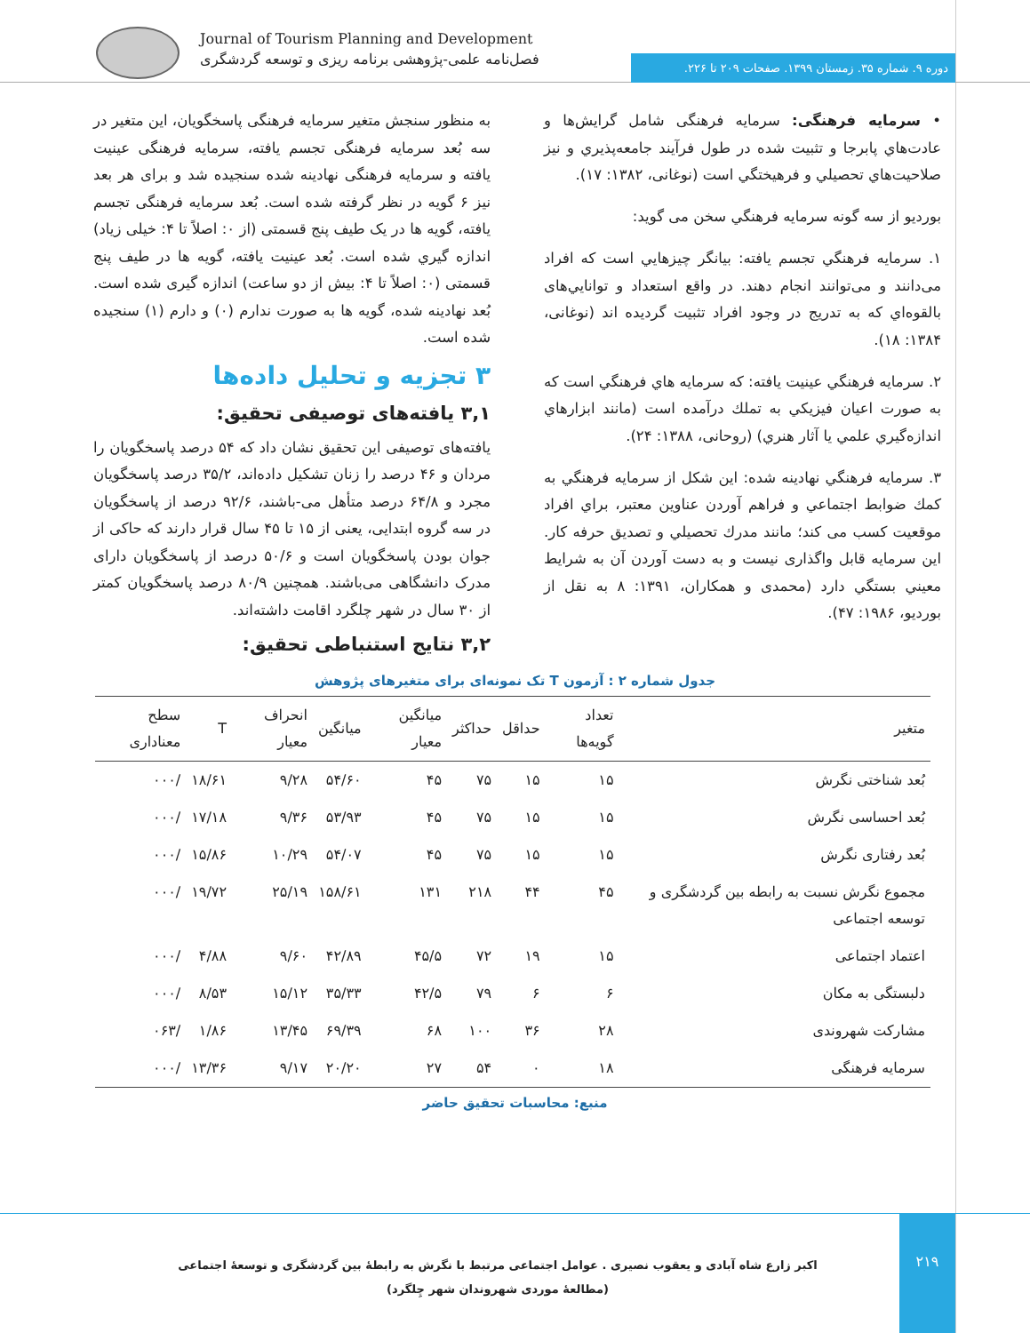Journal of Tourism Planning and Development
فصل‌نامه علمی-پژوهشی برنامه ریزی و توسعه گردشگری
دوره ۹. شماره ۳۵. زمستان ۱۳۹۹. صفحات ۲۰۹ تا ۲۲۶.
• سرمايه فرهنگی: سرمايه فرهنگی شامل گرايش‌ها و عادت‌هاي پابرجا و تثبيت شده در طول فرآيند جامعه‌پذيري و نيز صلاحيت‌هاي تحصيلي و فرهيختگي است (نوغانی، ۱۳۸۲: ۱۷).
بورديو از سه گونه سرمايه فرهنگي سخن می گويد:
۱. سرمايه فرهنگي تجسم يافته: بيانگر چيزهايي است که افراد می‌دانند و می‌توانند انجام دهند. در واقع استعداد و توانايي‌های بالقوه‌اي که به تدريج در وجود افراد تثبيت گرديده اند (نوغانی، ۱۳۸۴: ۱۸).
۲. سرمايه فرهنگي عينيت يافته: كه سرمايه هاي فرهنگي است كه به صورت اعيان فيزيكي به تملك درآمده است (مانند ابزارهاي اندازه‌گيري علمي يا آثار هنري) (روحانی، ۱۳۸۸: ۲۴).
۳. سرمايه فرهنگي نهادينه شده: اين شكل از سرمايه فرهنگي به كمك ضوابط اجتماعي و فراهم آوردن عناوين معتبر، براي افراد موقعيت كسب می كند؛ مانند مدرك تحصيلي و تصديق حرفه كار. اين سرمايه قابل واگذاری نيست و به دست آوردن آن به شرايط معيني بستگي دارد (محمدی و همکاران، ۱۳۹۱: ۸ به نقل از بورديو، ۱۹۸۶: ۴۷).
به منظور سنجش متغير سرمايه فرهنگی پاسخگويان، اين متغير در سه بُعد سرمايه فرهنگی تجسم يافته، سرمايه فرهنگی عينيت يافته و سرمايه فرهنگی نهادينه شده سنجيده شد و برای هر بعد نيز ۶ گويه در نظر گرفته شده است. بُعد سرمايه فرهنگی تجسم يافته، گويه ها در يک طيف پنج قسمتی (از ۰: اصلاً تا ۴: خيلی زياد) اندازه گيري شده است. بُعد عينيت يافته، گويه ها در طيف پنج قسمتی (۰: اصلاً تا ۴: بيش از دو ساعت) اندازه گيری شده است. بُعد نهادينه شده، گويه ها به صورت ندارم (۰) و دارم (۱) سنجيده شده است.
۳ تجزيه و تحليل داده‌ها
۳,۱ يافته‌های توصيفی تحقيق:
يافته‌های توصيفی اين تحقيق نشان داد که ۵۴ درصد پاسخگويان را مردان و ۴۶ درصد را زنان تشکيل داده‌اند، ۳۵/۲ درصد پاسخگويان مجرد و ۶۴/۸ درصد متأهل می-باشند، ۹۲/۶ درصد از پاسخگويان در سه گروه ابتدايی، يعنی از ۱۵ تا ۴۵ سال قرار دارند که حاکی از جوان بودن پاسخگويان است و ۵۰/۶ درصد از پاسخگويان دارای مدرک دانشگاهی می‌باشند. همچنين ۸۰/۹ درصد پاسخگويان کمتر از ۳۰ سال در شهر چلگرد اقامت داشته‌اند.
۳,۲ نتايج استنباطی تحقيق:
جدول شماره ۲ : آزمون T تک نمونه‌ای برای متغيرهای پژوهش
| متغير | تعداد گويه‌ها | حداقل | حداکثر | ميانگين معيار | ميانگين | انحراف معيار | T | سطح معناداری |
| --- | --- | --- | --- | --- | --- | --- | --- | --- |
| بُعد شناختی نگرش | ۱۵ | ۱۵ | ۷۵ | ۴۵ | ۵۴/۶۰ | ۹/۲۸ | ۱۸/۶۱ | /۰۰۰ |
| بُعد احساسی نگرش | ۱۵ | ۱۵ | ۷۵ | ۴۵ | ۵۳/۹۳ | ۹/۳۶ | ۱۷/۱۸ | /۰۰۰ |
| بُعد رفتاری نگرش | ۱۵ | ۱۵ | ۷۵ | ۴۵ | ۵۴/۰۷ | ۱۰/۲۹ | ۱۵/۸۶ | /۰۰۰ |
| مجموع نگرش نسبت به رابطه بين گردشگری و توسعه اجتماعی | ۴۵ | ۴۴ | ۲۱۸ | ۱۳۱ | ۱۵۸/۶۱ | ۲۵/۱۹ | ۱۹/۷۲ | /۰۰۰ |
| اعتماد اجتماعی | ۱۵ | ۱۹ | ۷۲ | ۴۵/۵ | ۴۲/۸۹ | ۹/۶۰ | ۴/۸۸ | /۰۰۰ |
| دلبستگی به مکان | ۶ | ۶ | ۷۹ | ۴۲/۵ | ۳۵/۳۳ | ۱۵/۱۲ | ۸/۵۳ | /۰۰۰ |
| مشارکت شهروندی | ۲۸ | ۳۶ | ۱۰۰ | ۶۸ | ۶۹/۳۹ | ۱۳/۴۵ | ۱/۸۶ | /۰۶۳ |
| سرمايه فرهنگی | ۱۸ | ۰ | ۵۴ | ۲۷ | ۲۰/۲۰ | ۹/۱۷ | ۱۳/۳۶ | /۰۰۰ |
منبع: محاسبات تحقيق حاضر
۲۱۹
اکبر زارع شاه آبادی و يعقوب نصيری . عوامل اجتماعی مرتبط با نگرش به رابطۀ بين گردشگری و توسعۀ اجتماعی (مطالعۀ موردی شهروندان شهر چِلگرد)